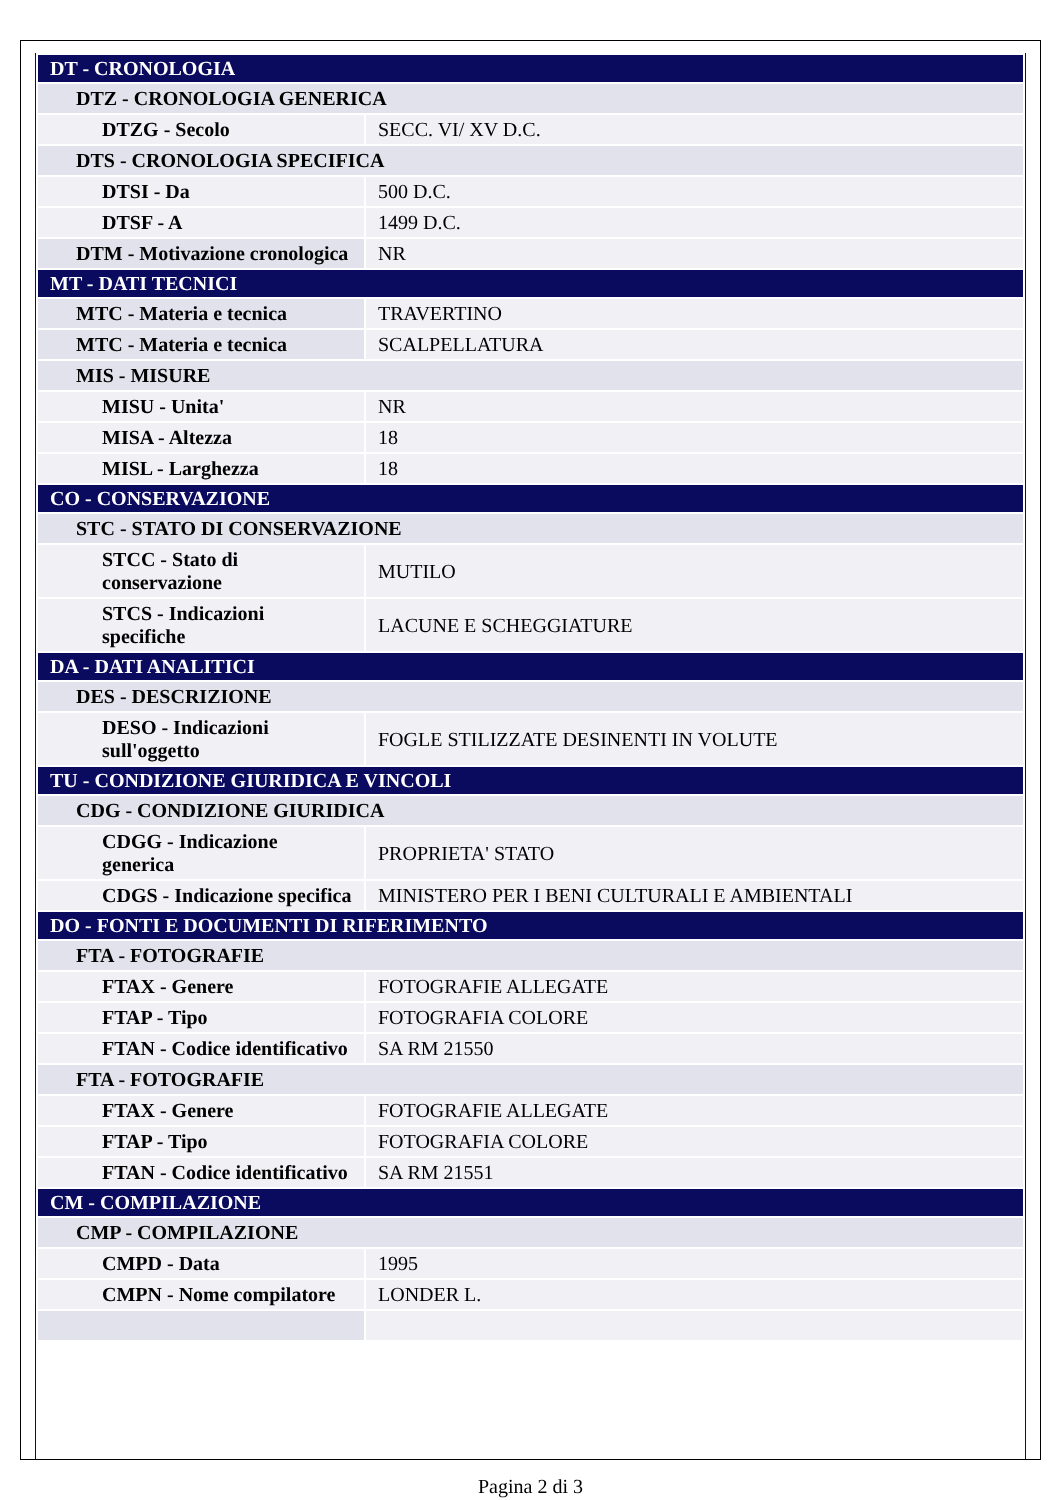| DT - CRONOLOGIA | |
| DTZ - CRONOLOGIA GENERICA | |
| DTZG - Secolo | SECC. VI/ XV D.C. |
| DTS - CRONOLOGIA SPECIFICA | |
| DTSI - Da | 500 D.C. |
| DTSF - A | 1499 D.C. |
| DTM - Motivazione cronologica | NR |
| MT - DATI TECNICI | |
| MTC - Materia e tecnica | TRAVERTINO |
| MTC - Materia e tecnica | SCALPELLATURA |
| MIS - MISURE | |
| MISU - Unita' | NR |
| MISA - Altezza | 18 |
| MISL - Larghezza | 18 |
| CO - CONSERVAZIONE | |
| STC - STATO DI CONSERVAZIONE | |
| STCC - Stato di conservazione | MUTILO |
| STCS - Indicazioni specifiche | LACUNE E SCHEGGIATURE |
| DA - DATI ANALITICI | |
| DES - DESCRIZIONE | |
| DESO - Indicazioni sull'oggetto | FOGLE STILIZZATE DESINENTI IN VOLUTE |
| TU - CONDIZIONE GIURIDICA E VINCOLI | |
| CDG - CONDIZIONE GIURIDICA | |
| CDGG - Indicazione generica | PROPRIETA' STATO |
| CDGS - Indicazione specifica | MINISTERO PER I BENI CULTURALI E AMBIENTALI |
| DO - FONTI E DOCUMENTI DI RIFERIMENTO | |
| FTA - FOTOGRAFIE | |
| FTAX - Genere | FOTOGRAFIE ALLEGATE |
| FTAP - Tipo | FOTOGRAFIA COLORE |
| FTAN - Codice identificativo | SA RM 21550 |
| FTA - FOTOGRAFIE | |
| FTAX - Genere | FOTOGRAFIE ALLEGATE |
| FTAP - Tipo | FOTOGRAFIA COLORE |
| FTAN - Codice identificativo | SA RM 21551 |
| CM - COMPILAZIONE | |
| CMP - COMPILAZIONE | |
| CMPD - Data | 1995 |
| CMPN - Nome compilatore | LONDER L. |
Pagina 2 di 3